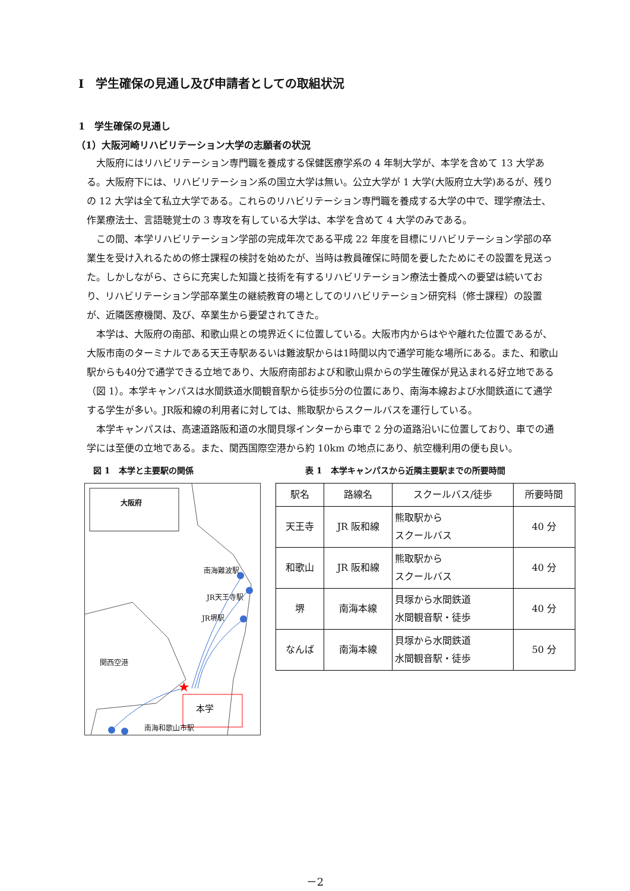Ⅰ　学生確保の見通し及び申請者としての取組状況
1　学生確保の見通し
（1）大阪河崎リハビリテーション大学の志願者の状況
大阪府にはリハビリテーション専門職を養成する保健医療学系の 4 年制大学が、本学を含めて 13 大学ある。大阪府下には、リハビリテーション系の国立大学は無い。公立大学が 1 大学(大阪府立大学)あるが、残りの 12 大学は全て私立大学である。これらのリハビリテーション専門職を養成する大学の中で、理学療法士、作業療法士、言語聴覚士の 3 専攻を有している大学は、本学を含めて 4 大学のみである。
この間、本学リハビリテーション学部の完成年次である平成 22 年度を目標にリハビリテーション学部の卒業生を受け入れるための修士課程の検討を始めたが、当時は教員確保に時間を要したためにその設置を見送った。しかしながら、さらに充実した知識と技術を有するリハビリテーション療法士養成への要望は続いており、リハビリテーション学部卒業生の継続教育の場としてのリハビリテーション研究科（修士課程）の設置が、近隣医療機関、及び、卒業生から要望されてきた。
本学は、大阪府の南部、和歌山県との境界近くに位置している。大阪市内からはやや離れた位置であるが、大阪市南のターミナルである天王寺駅あるいは難波駅からは1時間以内で通学可能な場所にある。また、和歌山駅からも40分で通学できる立地であり、大阪府南部および和歌山県からの学生確保が見込まれる好立地である（図 1）。本学キャンパスは水間鉄道水間観音駅から徒歩5分の位置にあり、南海本線および水間鉄道にて通学する学生が多い。JR阪和線の利用者に対しては、熊取駅からスクールバスを運行している。
本学キャンパスは、高速道路阪和道の水間貝塚インターから車で 2 分の道路沿いに位置しており、車での通学には至便の立地である。また、関西国際空港から約 10km の地点にあり、航空機利用の便も良い。
図 1　本学と主要駅の関係
★
大阪府
南海難波駅
JR天王寺駅
JR堺駅
関西空港
本学
南海和歌山市駅
表 1　本学キャンパスから近隣主要駅までの所要時間
| 駅名 | 路線名 | スクールバス/徒歩 | 所要時間 |
| --- | --- | --- | --- |
| 天王寺 | JR 阪和線 | 熊取駅から スクールバス | 40 分 |
| 和歌山 | JR 阪和線 | 熊取駅から スクールバス | 40 分 |
| 堺 | 南海本線 | 貝塚から水間鉄道 水間観音駅・徒歩 | 40 分 |
| なんば | 南海本線 | 貝塚から水間鉄道 水間観音駅・徒歩 | 50 分 |
－2